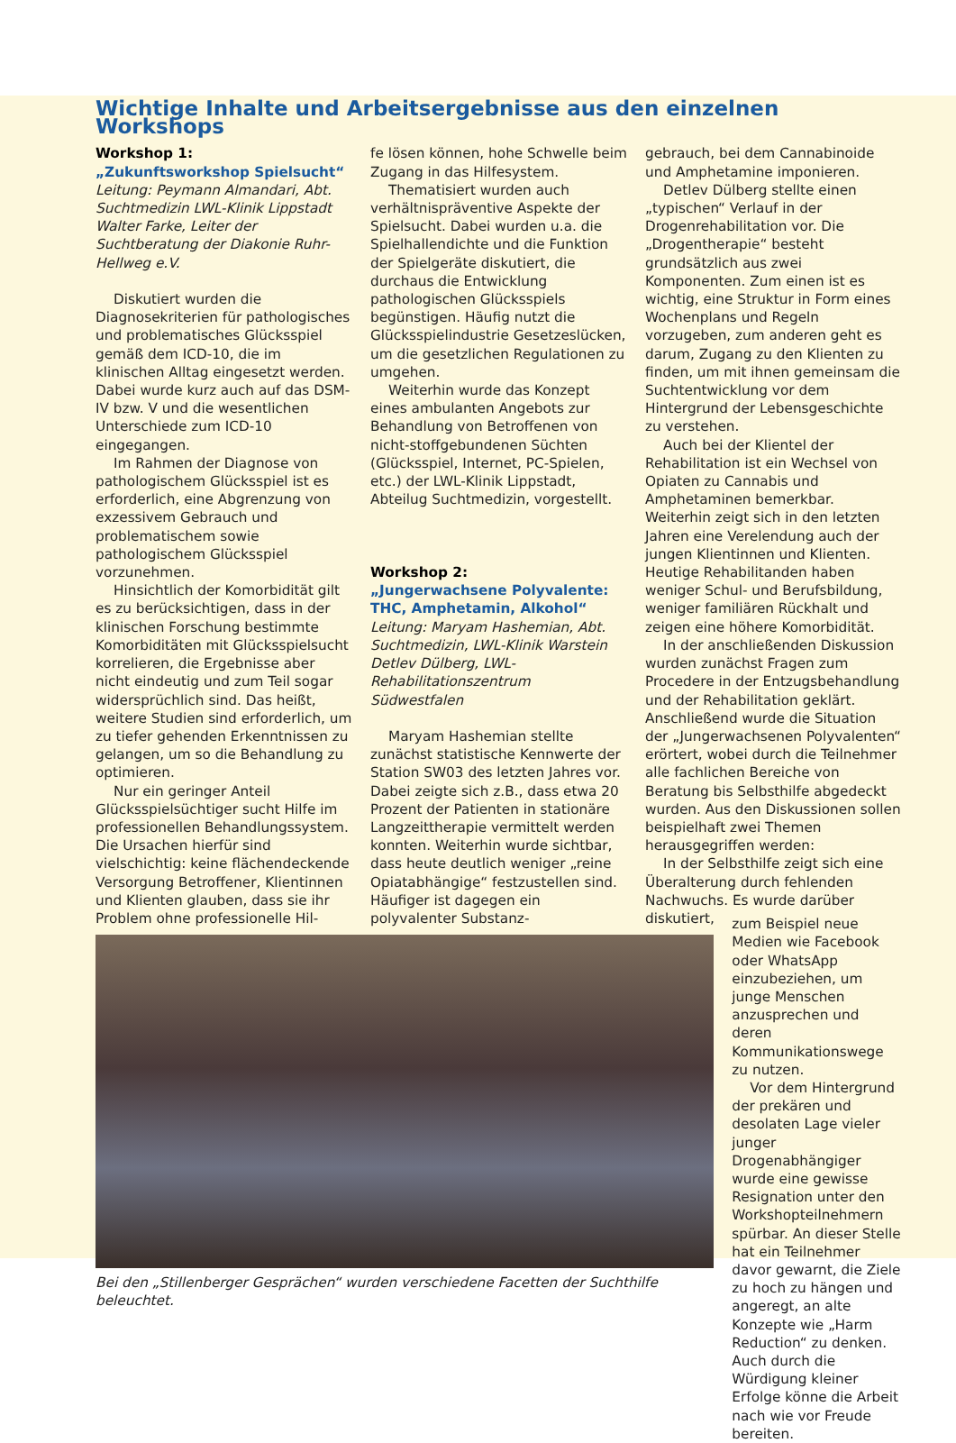Wichtige Inhalte und Arbeitsergebnisse aus den einzelnen Workshops
Workshop 1:
„Zukunftsworkshop Spielsucht“
Leitung: Peymann Almandari, Abt. Suchtmedizin LWL-Klinik Lippstadt
Walter Farke, Leiter der Suchtberatung der Diakonie Ruhr-Hellweg e.V.
Diskutiert wurden die Diagnosekriterien für pathologisches und problematisches Glücksspiel gemäß dem ICD-10, die im klinischen Alltag eingesetzt werden. Dabei wurde kurz auch auf das DSM-IV bzw. V und die wesentlichen Unterschiede zum ICD-10 eingegangen.
Im Rahmen der Diagnose von pathologischem Glücksspiel ist es erforderlich, eine Abgrenzung von exzessivem Gebrauch und problematischem sowie pathologischem Glücksspiel vorzunehmen.
Hinsichtlich der Komorbidität gilt es zu berücksichtigen, dass in der klinischen Forschung bestimmte Komorbiditäten mit Glücksspielsucht korrelieren, die Ergebnisse aber nicht eindeutig und zum Teil sogar widersprüchlich sind. Das heißt, weitere Studien sind erforderlich, um zu tiefer gehenden Erkenntnissen zu gelangen, um so die Behandlung zu optimieren.
Nur ein geringer Anteil Glücksspielsüchtiger sucht Hilfe im professionellen Behandlungssystem. Die Ursachen hierfür sind vielschichtig: keine flächendeckende Versorgung Betroffener, Klientinnen und Klienten glauben, dass sie ihr Problem ohne professionelle Hil-
fe lösen können, hohe Schwelle beim Zugang in das Hilfesystem.
Thematisiert wurden auch verhältnispräventive Aspekte der Spielsucht. Dabei wurden u.a. die Spielhallendichte und die Funktion der Spielgeräte diskutiert, die durchaus die Entwicklung pathologischen Glücksspiels begünstigen. Häufig nutzt die Glücksspielindustrie Gesetzeslücken, um die gesetzlichen Regulationen zu umgehen.
Weiterhin wurde das Konzept eines ambulanten Angebots zur Behandlung von Betroffenen von nicht-stoffgebundenen Süchten (Glücksspiel, Internet, PC-Spielen, etc.) der LWL-Klinik Lippstadt, Abteilug Suchtmedizin, vorgestellt.
Workshop 2:
„Jungerwachsene Polyvalente: THC, Amphetamin, Alkohol“
Leitung: Maryam Hashemian, Abt. Suchtmedizin, LWL-Klinik Warstein
Detlev Dülberg, LWL-Rehabilitationszentrum Südwestfalen
Maryam Hashemian stellte zunächst statistische Kennwerte der Station SW03 des letzten Jahres vor. Dabei zeigte sich z.B., dass etwa 20 Prozent der Patienten in stationäre Langzeittherapie vermittelt werden konnten. Weiterhin wurde sichtbar, dass heute deutlich weniger „reine Opiatabhängige“ festzustellen sind. Häufiger ist dagegen ein polyvalenter Substanz-
gebrauch, bei dem Cannabinoide und Amphetamine imponieren.
Detlev Dülberg stellte einen „typischen“ Verlauf in der Drogenrehabilitation vor. Die „Drogentherapie“ besteht grundsätzlich aus zwei Komponenten. Zum einen ist es wichtig, eine Struktur in Form eines Wochenplans und Regeln vorzugeben, zum anderen geht es darum, Zugang zu den Klienten zu finden, um mit ihnen gemeinsam die Suchtentwicklung vor dem Hintergrund der Lebensgeschichte zu verstehen.
Auch bei der Klientel der Rehabilitation ist ein Wechsel von Opiaten zu Cannabis und Amphetaminen bemerkbar. Weiterhin zeigt sich in den letzten Jahren eine Verelendung auch der jungen Klientinnen und Klienten. Heutige Rehabilitanden haben weniger Schul- und Berufsbildung, weniger familiären Rückhalt und zeigen eine höhere Komorbidität.
In der anschließenden Diskussion wurden zunächst Fragen zum Procedere in der Entzugsbehandlung und der Rehabilitation geklärt. Anschließend wurde die Situation der „Jungerwachsenen Polyvalenten“ erörtert, wobei durch die Teilnehmer alle fachlichen Bereiche von Beratung bis Selbsthilfe abgedeckt wurden. Aus den Diskussionen sollen beispielhaft zwei Themen herausgegriffen werden:
In der Selbsthilfe zeigt sich eine Überalterung durch fehlenden Nachwuchs. Es wurde darüber diskutiert,
Bei den „Stillenberger Gesprächen“ wurden verschiedene Facetten der Suchthilfe beleuchtet.
zum Beispiel neue Medien wie Facebook oder WhatsApp einzubeziehen, um junge Menschen anzusprechen und deren Kommunikationswege zu nutzen.
Vor dem Hintergrund der prekären und desolaten Lage vieler junger Drogenabhängiger wurde eine gewisse Resignation unter den Workshopteilnehmern spürbar. An dieser Stelle hat ein Teilnehmer davor gewarnt, die Ziele zu hoch zu hängen und angeregt, an alte Konzepte wie „Harm Reduction“ zu denken. Auch durch die Würdigung kleiner Erfolge könne die Arbeit nach wie vor Freude bereiten.